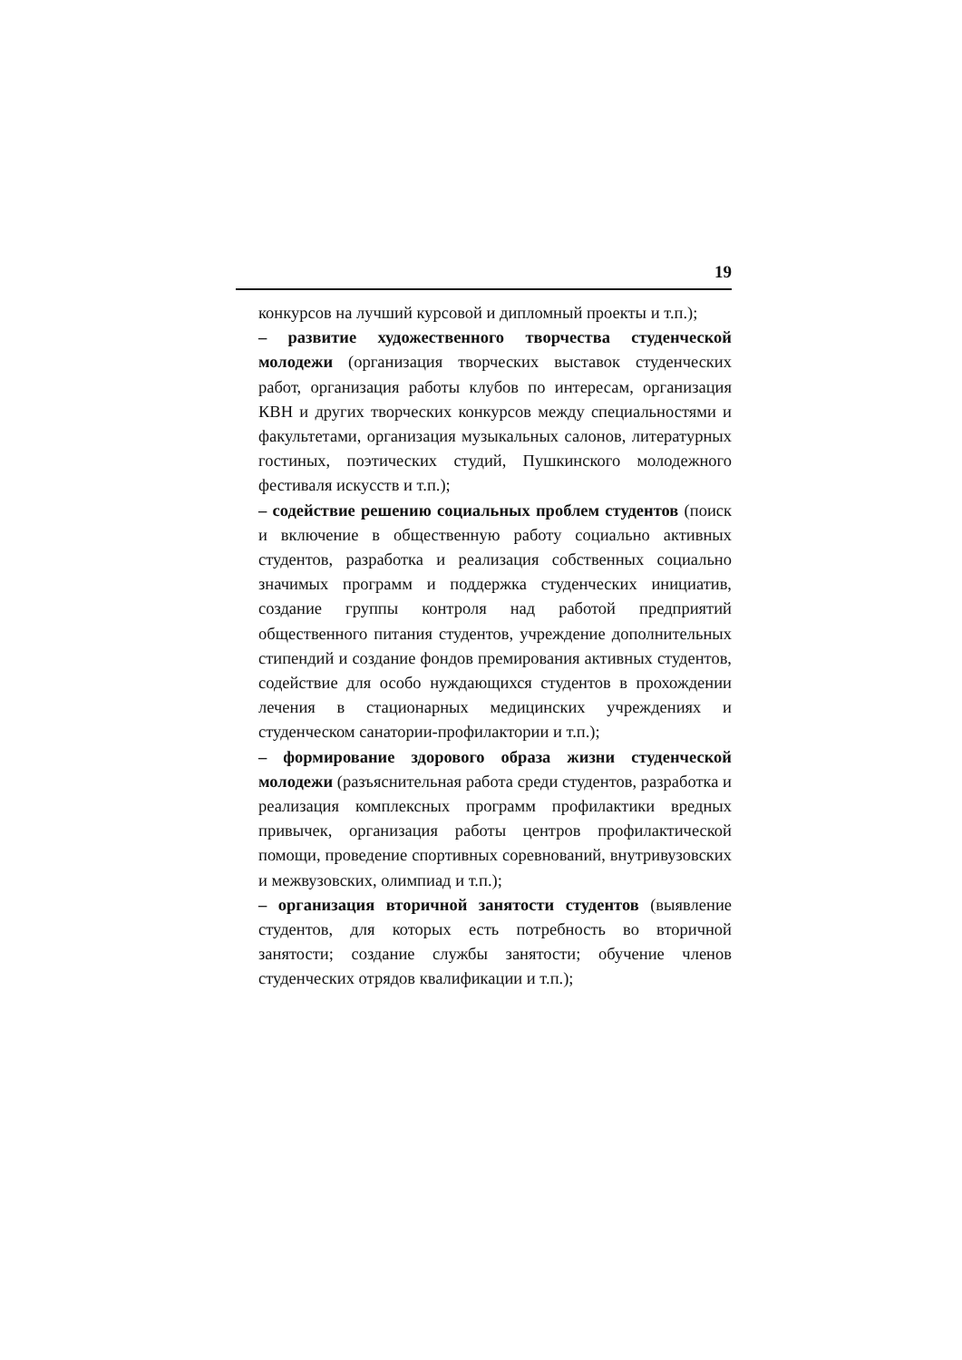19
конкурсов на лучший курсовой и дипломный проекты и т.п.);
– развитие художественного творчества студенческой молодежи (организация творческих выставок студенческих работ, организация работы клубов по интересам, организация КВН и других творческих конкурсов между специальностями и факультетами, организация музыкальных салонов, литературных гостиных, поэтических студий, Пушкинского молодежного фестиваля искусств и т.п.);
– содействие решению социальных проблем студентов (поиск и включение в общественную работу социально активных студентов, разработка и реализация собственных социально значимых программ и поддержка студенческих инициатив, создание группы контроля над работой предприятий общественного питания студентов, учреждение дополнительных стипендий и создание фондов премирования активных студентов, содействие для особо нуждающихся студентов в прохождении лечения в стационарных медицинских учреждениях и студенческом санатории-профилактории и т.п.);
– формирование здорового образа жизни студенческой молодежи (разъяснительная работа среди студентов, разработка и реализация комплексных программ профилактики вредных привычек, организация работы центров профилактической помощи, проведение спортивных соревнований, внутривузовских и межвузовских, олимпиад и т.п.);
– организация вторичной занятости студентов (выявление студентов, для которых есть потребность во вторичной занятости; создание службы занятости; обучение членов студенческих отрядов квалификации и т.п.);